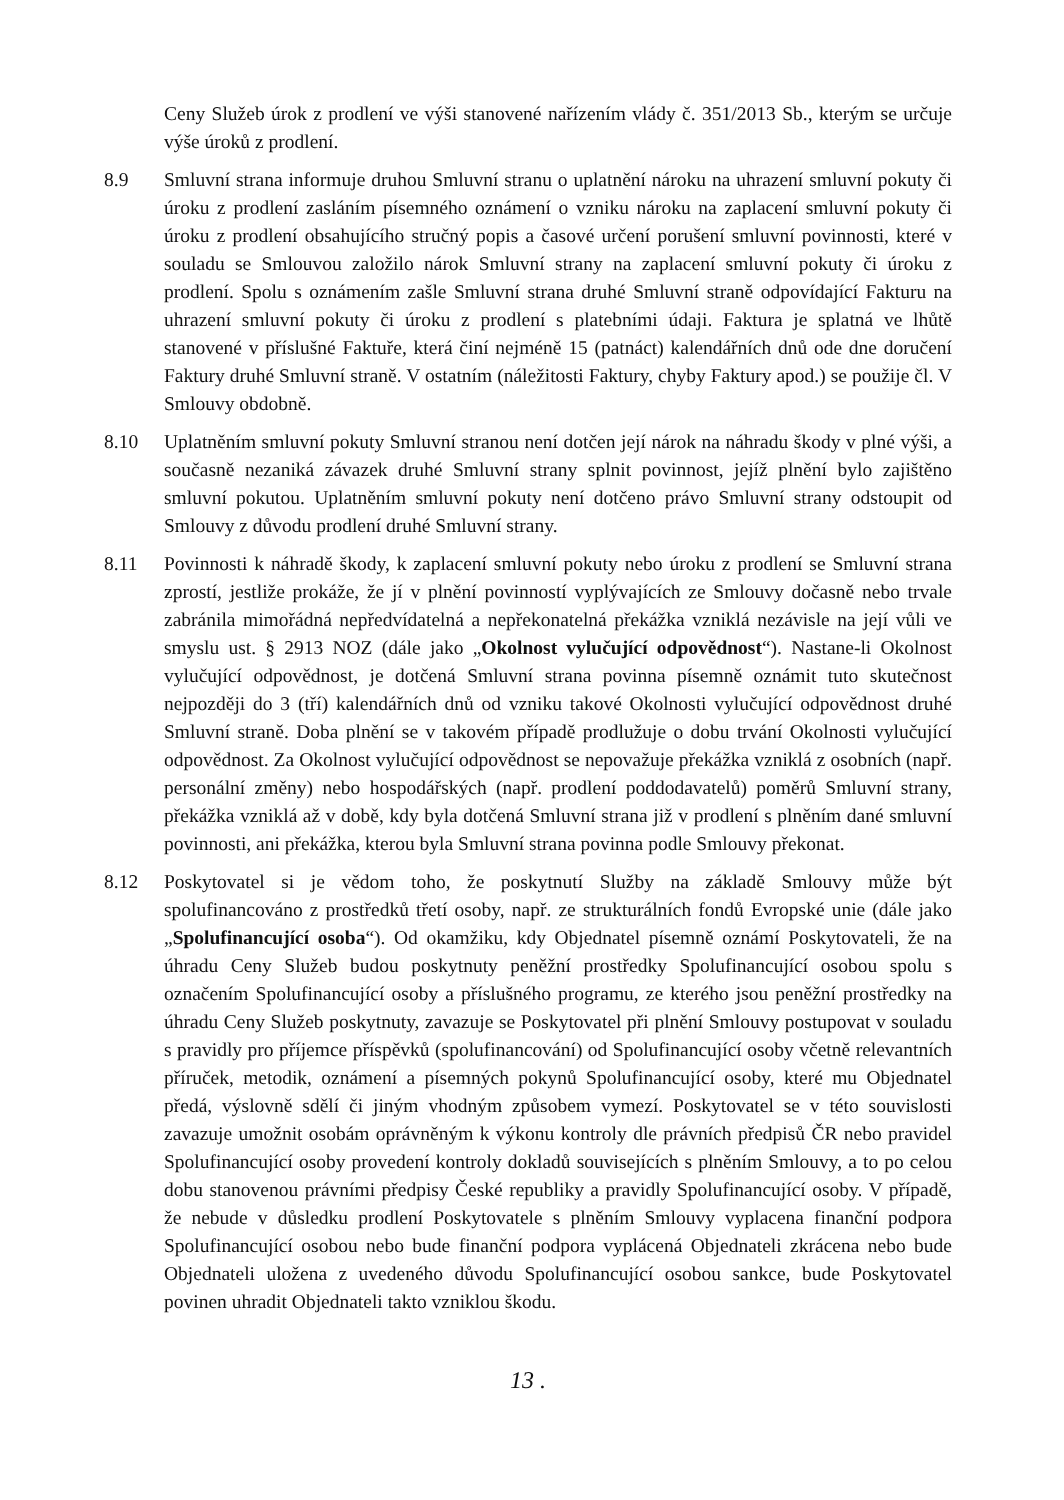Ceny Služeb úrok z prodlení ve výši stanovené nařízením vlády č. 351/2013 Sb., kterým se určuje výše úroků z prodlení.
8.9 Smluvní strana informuje druhou Smluvní stranu o uplatnění nároku na uhrazení smluvní pokuty či úroku z prodlení zasláním písemného oznámení o vzniku nároku na zaplacení smluvní pokuty či úroku z prodlení obsahujícího stručný popis a časové určení porušení smluvní povinnosti, které v souladu se Smlouvou založilo nárok Smluvní strany na zaplacení smluvní pokuty či úroku z prodlení. Spolu s oznámením zašle Smluvní strana druhé Smluvní straně odpovídající Fakturu na uhrazení smluvní pokuty či úroku z prodlení s platebními údaji. Faktura je splatná ve lhůtě stanovené v příslušné Faktuře, která činí nejméně 15 (patnáct) kalendářních dnů ode dne doručení Faktury druhé Smluvní straně. V ostatním (náležitosti Faktury, chyby Faktury apod.) se použije čl. V Smlouvy obdobně.
8.10 Uplatněním smluvní pokuty Smluvní stranou není dotčen její nárok na náhradu škody v plné výši, a současně nezaniká závazek druhé Smluvní strany splnit povinnost, jejíž plnění bylo zajištěno smluvní pokutou. Uplatněním smluvní pokuty není dotčeno právo Smluvní strany odstoupit od Smlouvy z důvodu prodlení druhé Smluvní strany.
8.11 Povinnosti k náhradě škody, k zaplacení smluvní pokuty nebo úroku z prodlení se Smluvní strana zprostí, jestliže prokáže, že jí v plnění povinností vyplývajících ze Smlouvy dočasně nebo trvale zabránila mimořádná nepředvídatelná a nepřekonatelná překážka vzniklá nezávisle na její vůli ve smyslu ust. § 2913 NOZ (dále jako „Okolnost vylučující odpovědnost“). Nastane-li Okolnost vylučující odpovědnost, je dotčená Smluvní strana povinna písemně oznámit tuto skutečnost nejpozději do 3 (tří) kalendářních dnů od vzniku takové Okolnosti vylučující odpovědnost druhé Smluvní straně. Doba plnění se v takovém případě prodlužuje o dobu trvání Okolnosti vylučující odpovědnost. Za Okolnost vylučující odpovědnost se nepovažuje překážka vzniklá z osobních (např. personální změny) nebo hospodářských (např. prodlení poddodavatelů) poměrů Smluvní strany, překážka vzniklá až v době, kdy byla dotčená Smluvní strana již v prodlení s plněním dané smluvní povinnosti, ani překážka, kterou byla Smluvní strana povinna podle Smlouvy překonat.
8.12 Poskytovatel si je vědom toho, že poskytnutí Služby na základě Smlouvy může být spolufinancováno z prostředků třetí osoby, např. ze strukturálních fondů Evropské unie (dále jako „Spolufinancující osoba“). Od okamžiku, kdy Objednatel písemně oznámí Poskytovateli, že na úhradu Ceny Služeb budou poskytnuty peněžní prostředky Spolufinancující osobou spolu s označením Spolufinancující osoby a příslušného programu, ze kterého jsou peněžní prostředky na úhradu Ceny Služeb poskytnuty, zavazuje se Poskytovatel při plnění Smlouvy postupovat v souladu s pravidly pro příjemce příspěvků (spolufinancování) od Spolufinancující osoby včetně relevantních příruček, metodik, oznámení a písemných pokynů Spolufinancující osoby, které mu Objednatel předá, výslovně sdělí či jiným vhodným způsobem vymezí. Poskytovatel se v této souvislosti zavazuje umožnit osobám oprávněným k výkonu kontroly dle právních předpisů ČR nebo pravidel Spolufinancující osoby provedení kontroly dokladů souvisejících s plněním Smlouvy, a to po celou dobu stanovenou právními předpisy České republiky a pravidly Spolufinancující osoby. V případě, že nebude v důsledku prodlení Poskytovatele s plněním Smlouvy vyplacena finanční podpora Spolufinancující osobou nebo bude finanční podpora vyplácená Objednateli zkrácena nebo bude Objednateli uložena z uvedeného důvodu Spolufinancující osobou sankce, bude Poskytovatel povinen uhradit Objednateli takto vzniklou škodu.
13 .